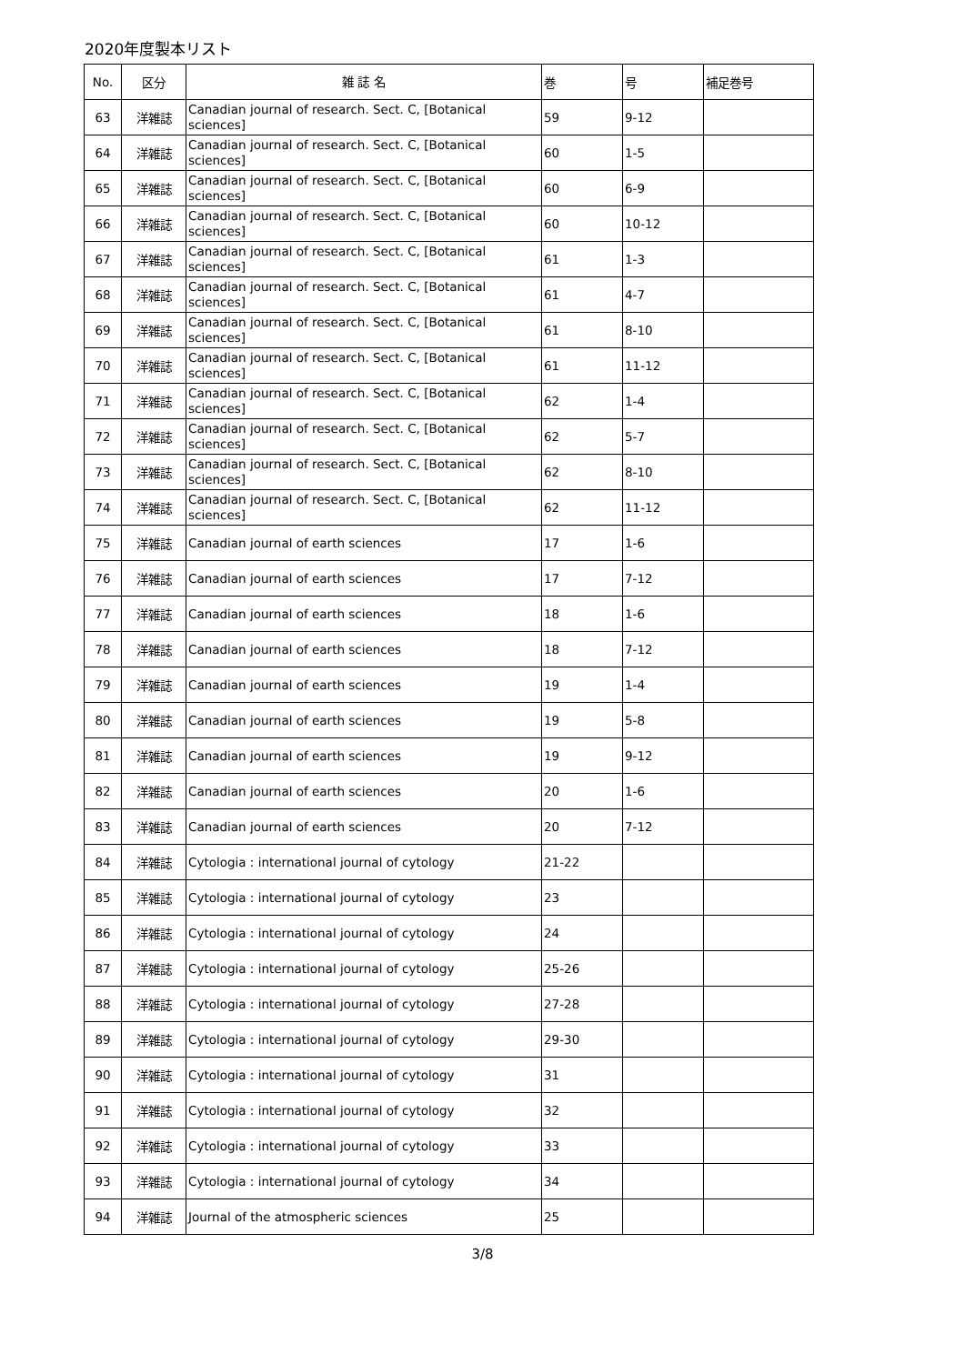2020年度製本リスト
| No. | 区分 | 雑 誌 名 | 巻 | 号 | 補足巻号 |
| --- | --- | --- | --- | --- | --- |
| 63 | 洋雑誌 | Canadian journal of research. Sect. C, [Botanical sciences] | 59 | 9-12 | |
| 64 | 洋雑誌 | Canadian journal of research. Sect. C, [Botanical sciences] | 60 | 1-5 | |
| 65 | 洋雑誌 | Canadian journal of research. Sect. C, [Botanical sciences] | 60 | 6-9 | |
| 66 | 洋雑誌 | Canadian journal of research. Sect. C, [Botanical sciences] | 60 | 10-12 | |
| 67 | 洋雑誌 | Canadian journal of research. Sect. C, [Botanical sciences] | 61 | 1-3 | |
| 68 | 洋雑誌 | Canadian journal of research. Sect. C, [Botanical sciences] | 61 | 4-7 | |
| 69 | 洋雑誌 | Canadian journal of research. Sect. C, [Botanical sciences] | 61 | 8-10 | |
| 70 | 洋雑誌 | Canadian journal of research. Sect. C, [Botanical sciences] | 61 | 11-12 | |
| 71 | 洋雑誌 | Canadian journal of research. Sect. C, [Botanical sciences] | 62 | 1-4 | |
| 72 | 洋雑誌 | Canadian journal of research. Sect. C, [Botanical sciences] | 62 | 5-7 | |
| 73 | 洋雑誌 | Canadian journal of research. Sect. C, [Botanical sciences] | 62 | 8-10 | |
| 74 | 洋雑誌 | Canadian journal of research. Sect. C, [Botanical sciences] | 62 | 11-12 | |
| 75 | 洋雑誌 | Canadian journal of earth sciences | 17 | 1-6 | |
| 76 | 洋雑誌 | Canadian journal of earth sciences | 17 | 7-12 | |
| 77 | 洋雑誌 | Canadian journal of earth sciences | 18 | 1-6 | |
| 78 | 洋雑誌 | Canadian journal of earth sciences | 18 | 7-12 | |
| 79 | 洋雑誌 | Canadian journal of earth sciences | 19 | 1-4 | |
| 80 | 洋雑誌 | Canadian journal of earth sciences | 19 | 5-8 | |
| 81 | 洋雑誌 | Canadian journal of earth sciences | 19 | 9-12 | |
| 82 | 洋雑誌 | Canadian journal of earth sciences | 20 | 1-6 | |
| 83 | 洋雑誌 | Canadian journal of earth sciences | 20 | 7-12 | |
| 84 | 洋雑誌 | Cytologia : international journal of cytology | 21-22 | | |
| 85 | 洋雑誌 | Cytologia : international journal of cytology | 23 | | |
| 86 | 洋雑誌 | Cytologia : international journal of cytology | 24 | | |
| 87 | 洋雑誌 | Cytologia : international journal of cytology | 25-26 | | |
| 88 | 洋雑誌 | Cytologia : international journal of cytology | 27-28 | | |
| 89 | 洋雑誌 | Cytologia : international journal of cytology | 29-30 | | |
| 90 | 洋雑誌 | Cytologia : international journal of cytology | 31 | | |
| 91 | 洋雑誌 | Cytologia : international journal of cytology | 32 | | |
| 92 | 洋雑誌 | Cytologia : international journal of cytology | 33 | | |
| 93 | 洋雑誌 | Cytologia : international journal of cytology | 34 | | |
| 94 | 洋雑誌 | Journal of the atmospheric sciences | 25 | | |
3/8